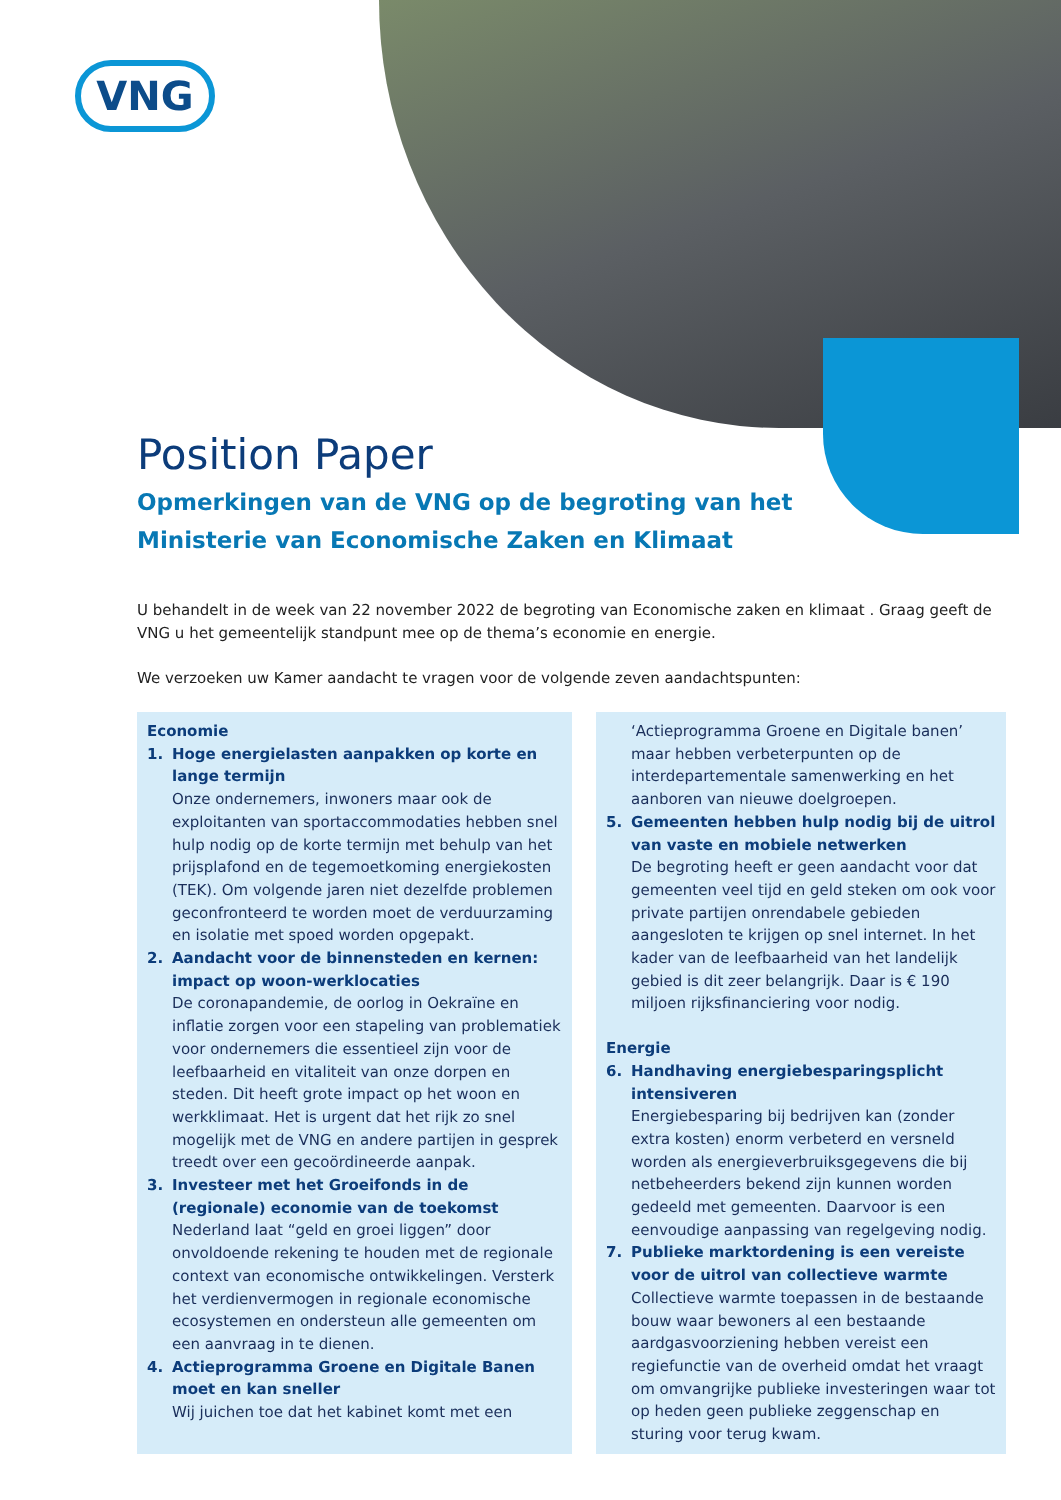VNG
Position Paper
Opmerkingen van de VNG op de begroting van het
Ministerie van Economische Zaken en Klimaat
U behandelt in de week van 22 november 2022 de begroting van Economische zaken en klimaat . Graag geeft de VNG u het gemeentelijk standpunt mee op de thema’s economie en energie.
We verzoeken uw Kamer aandacht te vragen voor de volgende zeven aandachtspunten:
Economie
1. Hoge energielasten aanpakken op korte en lange termijn
Onze ondernemers, inwoners maar ook de exploitanten van sportaccommodaties hebben snel hulp nodig op de korte termijn met behulp van het prijsplafond en de tegemoetkoming energiekosten (TEK). Om volgende jaren niet dezelfde problemen geconfronteerd te worden moet de verduurzaming en isolatie met spoed worden opgepakt.
2. Aandacht voor de binnensteden en kernen: impact op woon-werklocaties
De coronapandemie, de oorlog in Oekraïne en inflatie zorgen voor een stapeling van problematiek voor ondernemers die essentieel zijn voor de leefbaarheid en vitaliteit van onze dorpen en steden. Dit heeft grote impact op het woon en werkklimaat. Het is urgent dat het rijk zo snel mogelijk met de VNG en andere partijen in gesprek treedt over een gecoördineerde aanpak.
3. Investeer met het Groeifonds in de (regionale) economie van de toekomst
Nederland laat “geld en groei liggen” door onvoldoende rekening te houden met de regionale context van economische ontwikkelingen. Versterk het verdienvermogen in regionale economische ecosystemen en ondersteun alle gemeenten om een aanvraag in te dienen.
4. Actieprogramma Groene en Digitale Banen moet en kan sneller
Wij juichen toe dat het kabinet komt met een
‘Actieprogramma Groene en Digitale banen’ maar hebben verbeterpunten op de interdepartementale samenwerking en het aanboren van nieuwe doelgroepen.
5. Gemeenten hebben hulp nodig bij de uitrol van vaste en mobiele netwerken
De begroting heeft er geen aandacht voor dat gemeenten veel tijd en geld steken om ook voor private partijen onrendabele gebieden aangesloten te krijgen op snel internet. In het kader van de leefbaarheid van het landelijk gebied is dit zeer belangrijk. Daar is € 190 miljoen rijksfinanciering voor nodig.
Energie
6. Handhaving energiebesparingsplicht intensiveren
Energiebesparing bij bedrijven kan (zonder extra kosten) enorm verbeterd en versneld worden als energieverbruiksgegevens die bij netbeheerders bekend zijn kunnen worden gedeeld met gemeenten. Daarvoor is een eenvoudige aanpassing van regelgeving nodig.
7. Publieke marktordening is een vereiste voor de uitrol van collectieve warmte
Collectieve warmte toepassen in de bestaande bouw waar bewoners al een bestaande aardgasvoorziening hebben vereist een regiefunctie van de overheid omdat het vraagt om omvangrijke publieke investeringen waar tot op heden geen publieke zeggenschap en sturing voor terug kwam.